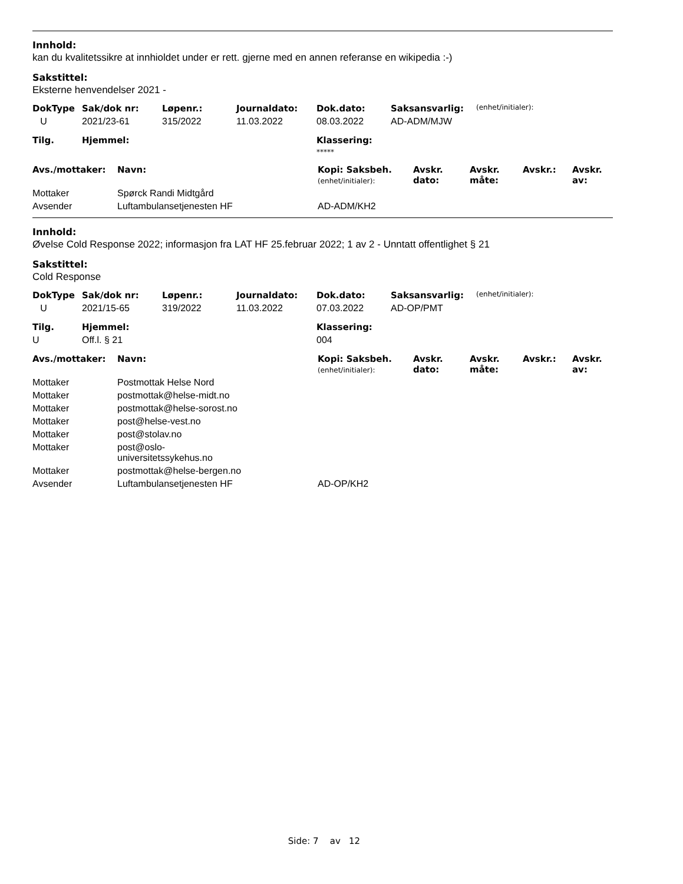Innhold:
kan du kvalitetssikre at innhioldet under er rett. gjerne med en annen referanse en wikipedia :-)
Sakstittel:
Eksterne henvendelser 2021 -
| DokType | Sak/dok nr: | Løpenr.: | Journaldato: | Dok.dato: | Saksansvarlig: | (enhet/initialer): |
| --- | --- | --- | --- | --- | --- | --- |
| U | 2021/23-61 | 315/2022 | 11.03.2022 | 08.03.2022 | AD-ADM/MJW | |
| Tilg. | Hjemmel: | Klassering: |
| --- | --- | --- |
| | | ***** |
| Avs./mottaker: | Navn: | Kopi: Saksbeh. (enhet/initialer): | Avskr. dato: | Avskr. måte: | Avskr.: | Avskr. av: |
| --- | --- | --- | --- | --- | --- | --- |
| Mottaker | Spørck Randi Midtgård | | | | | |
| Avsender | Luftambulansetjenesten HF | AD-ADM/KH2 | | | | |
Innhold:
Øvelse Cold Response 2022; informasjon fra LAT HF 25.februar 2022; 1 av 2 - Unntatt offentlighet § 21
Sakstittel:
Cold Response
| DokType | Sak/dok nr: | Løpenr.: | Journaldato: | Dok.dato: | Saksansvarlig: | (enhet/initialer): |
| --- | --- | --- | --- | --- | --- | --- |
| U | 2021/15-65 | 319/2022 | 11.03.2022 | 07.03.2022 | AD-OP/PMT | |
| Tilg. | Hjemmel: | Klassering: |
| --- | --- | --- |
| U | Off.l. § 21 | 004 |
| Avs./mottaker: | Navn: | Kopi: Saksbeh. (enhet/initialer): | Avskr. dato: | Avskr. måte: | Avskr.: | Avskr. av: |
| --- | --- | --- | --- | --- | --- | --- |
| Mottaker | Postmottak Helse Nord | | | | | |
| Mottaker | postmottak@helse-midt.no | | | | | |
| Mottaker | postmottak@helse-sorost.no | | | | | |
| Mottaker | post@helse-vest.no | | | | | |
| Mottaker | post@stolav.no | | | | | |
| Mottaker | post@oslo- universitetssykehus.no | | | | | |
| Mottaker | postmottak@helse-bergen.no | | | | | |
| Avsender | Luftambulansetjenesten HF | AD-OP/KH2 | | | | |
Side: 7 av 12